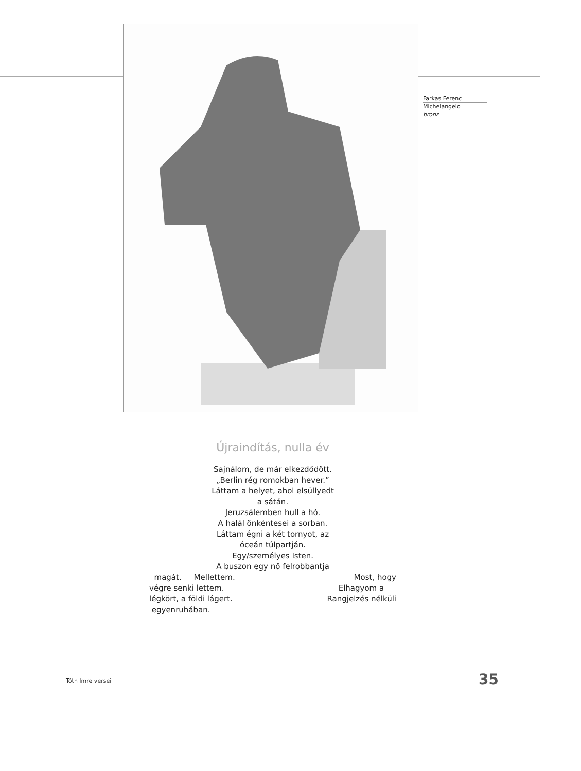Farkas Ferenc
Michelangelo
bronz
Újraindítás, nulla év
Sajnálom, de már elkezdődött.
„Berlin rég romokban hever.”
Láttam a helyet, ahol elsüllyedt
a sátán.
Jeruzsálemben hull a hó.
A halál önkéntesei a sorban.
Láttam égni a két tornyot, az
óceán túlpartján.
Egy/személyes Isten.
A buszon egy nő felrobbantja
magát. Mellettem. Most, hogy
végre senki lettem. Elhagyom a
légkört, a földi lágert. Rangjelzés nélküli
egyenruhában.
Tóth Imre versei 35